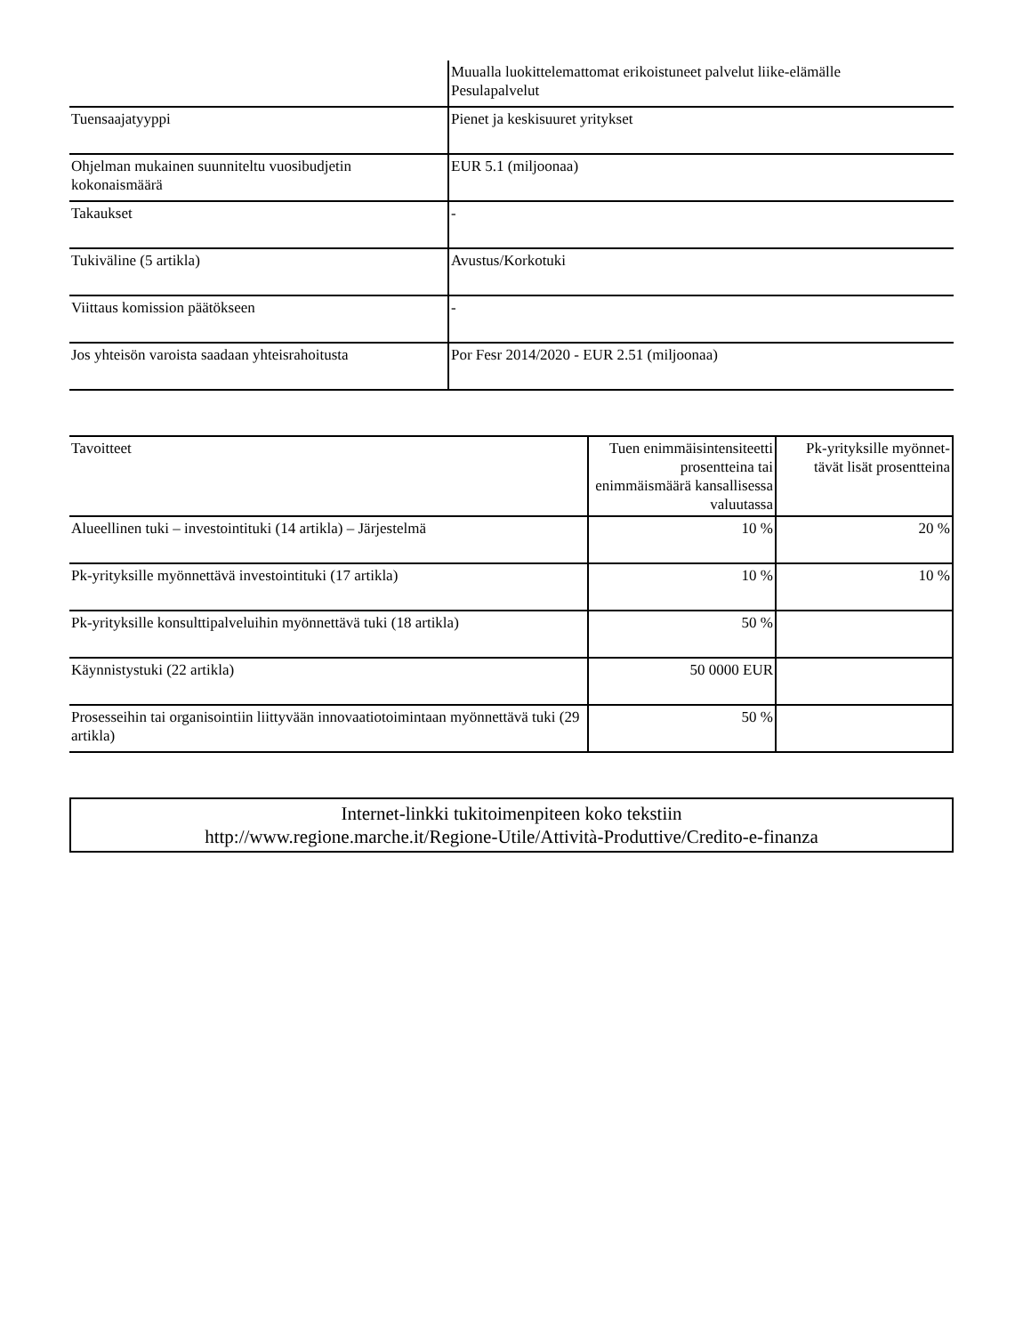| | Muualla luokittelemattomat erikoistuneet palvelut liike-elämälle Pesulapalvelut |
| Tuensaajatyyppi | Pienet ja keskisuuret yritykset |
| Ohjelman mukainen suunniteltu vuosibudjetin kokonaismäärä | EUR 5.1 (miljoonaa) |
| Takaukset | - |
| Tukiväline (5 artikla) | Avustus/Korkotuki |
| Viittaus komission päätökseen | - |
| Jos yhteisön varoista saadaan yhteisrahoitusta | Por Fesr 2014/2020 - EUR 2.51 (miljoonaa) |
| Tavoitteet | Tuen enimmäisintensiteetti prosentteina tai enimmäismäärä kansallisessa valuutassa | Pk-yrityksille myönnet-tävät lisät prosentteina |
| Alueellinen tuki – investointituki (14 artikla) – Järjestelmä | 10 % | 20 % |
| Pk-yrityksille myönnettävä investointituki (17 artikla) | 10 % | 10 % |
| Pk-yrityksille konsulttipalveluihin myönnettävä tuki (18 artikla) | 50 % | |
| Käynnistystuki (22 artikla) | 50 0000 EUR | |
| Prosesseihin tai organisointiin liittyvään innovaatiotoimintaan myönnettävä tuki (29 artikla) | 50 % | |
Internet-linkki tukitoimenpiteen koko tekstiin
http://www.regione.marche.it/Regione-Utile/Attività-Produttive/Credito-e-finanza